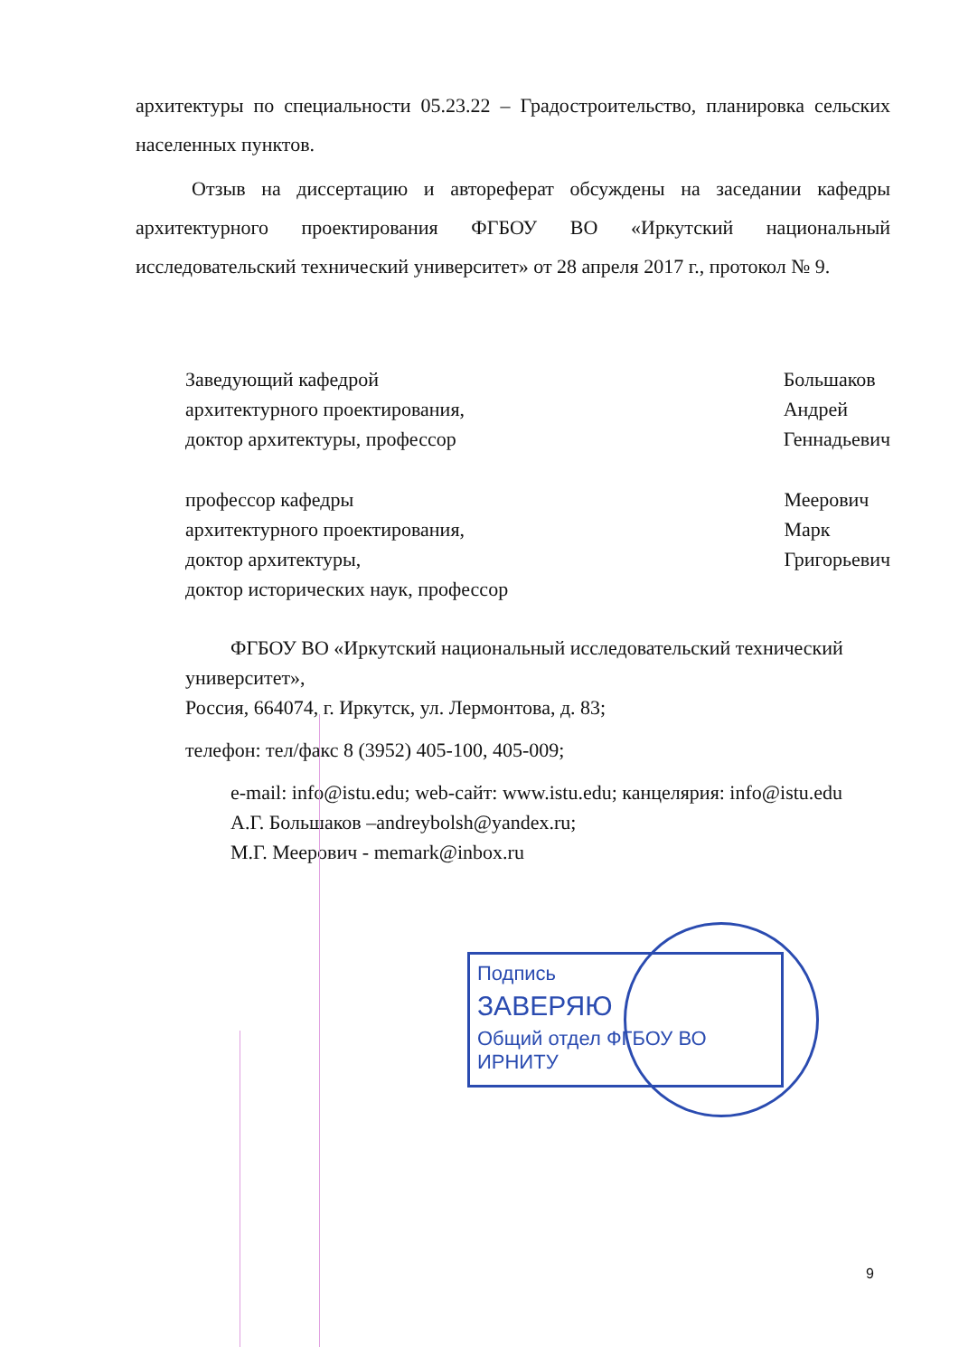архитектуры по специальности 05.23.22 – Градостроительство, планировка сельских населенных пунктов.
Отзыв на диссертацию и автореферат обсуждены на заседании кафедры архитектурного проектирования ФГБОУ ВО «Иркутский национальный исследовательский технический университет» от 28 апреля 2017 г., протокол № 9.
Заведующий кафедрой
архитектурного проектирования,
доктор архитектуры, профессор
Большаков
Андрей
Геннадьевич
профессор кафедры
архитектурного проектирования,
доктор архитектуры,
доктор исторических наук, профессор
Меерович
Марк
Григорьевич
ФГБОУ ВО «Иркутский национальный исследовательский технический университет»,
Россия, 664074, г. Иркутск, ул. Лермонтова, д. 83;
телефон: тел/факс 8 (3952) 405-100, 405-009;
e-mail: info@istu.edu; web-сайт: www.istu.edu; канцелярия: info@istu.edu
А.Г. Большаков –andreybolsh@yandex.ru;
М.Г. Меерович - memark@inbox.ru
Подпись
ЗАВЕРЯЮ
Общий отдел ФГБОУ ВО ИРНИТУ
9